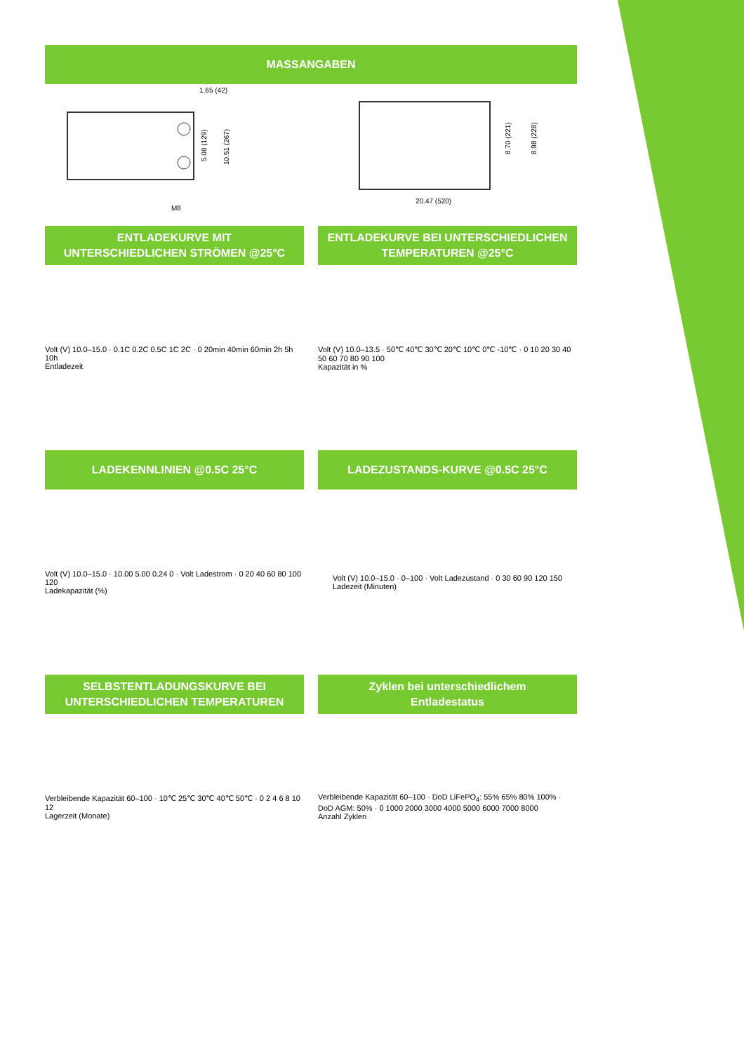MASSANGABEN
1.65 (42)
5.08 (129)
10.51 (267)
M8
20.47 (520)
8.70 (221)
8.98 (228)
ENTLADEKURVE MIT
UNTERSCHIEDLICHEN STRÖMEN @25°C
Volt (V) 10.0–15.0 · 0.1C 0.2C 0.5C 1C 2C · 0 20min 40min 60min 2h 5h 10h
Entladezeit
ENTLADEKURVE BEI UNTERSCHIEDLICHEN
TEMPERATUREN @25°C
Volt (V) 10.0–13.5 · 50℃ 40℃ 30℃ 20℃ 10℃ 0℃ -10℃ · 0 10 20 30 40 50 60 70 80 90 100
Kapazität in %
LADEKENNLINIEN @0.5C 25°C
Volt (V) 10.0–15.0 · 10.00 5.00 0.24 0 · Volt Ladestrom · 0 20 40 60 80 100 120
Ladekapazität (%)
LADEZUSTANDS-KURVE @0.5C 25°C
Volt (V) 10.0–15.0 · 0–100 · Volt Ladezustand · 0 30 60 90 120 150
Ladezeit (Minuten)
SELBSTENTLADUNGSKURVE BEI
UNTERSCHIEDLICHEN TEMPERATUREN
Verbleibende Kapazität 60–100 · 10℃ 25℃ 30℃ 40℃ 50℃ · 0 2 4 6 8 10 12
Lagerzeit (Monate)
Zyklen bei unterschiedlichem
Entladestatus
Verbleibende Kapazität 60–100 · DoD LiFePO<sub>4</sub>: 55% 65% 80% 100% · DoD AGM: 50% · 0 1000 2000 3000 4000 5000 6000 7000 8000
Anzahl Zyklen